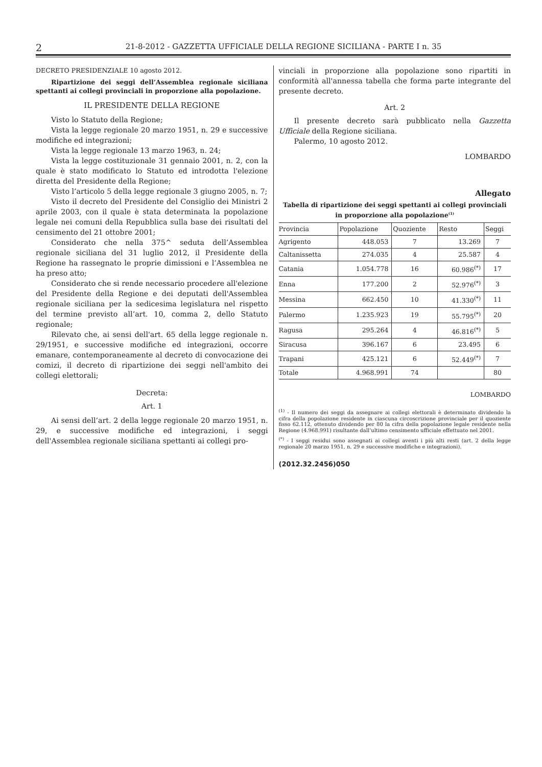2 21-8-2012 - GAZZETTA UFFICIALE DELLA REGIONE SICILIANA - PARTE I n. 35
DECRETO PRESIDENZIALE 10 agosto 2012.
Ripartizione dei seggi dell’Assemblea regionale siciliana spettanti ai collegi provinciali in proporzione alla popolazione.
IL PRESIDENTE DELLA REGIONE
Visto lo Statuto della Regione;
Vista la legge regionale 20 marzo 1951, n. 29 e successive modifiche ed integrazioni;
Vista la legge regionale 13 marzo 1963, n. 24;
Vista la legge costituzionale 31 gennaio 2001, n. 2, con la quale è stato modificato lo Statuto ed introdotta l'elezione diretta del Presidente della Regione;
Visto l’articolo 5 della legge regionale 3 giugno 2005, n. 7;
Visto il decreto del Presidente del Consiglio dei Ministri 2 aprile 2003, con il quale è stata determinata la popolazione legale nei comuni della Repubblica sulla base dei risultati del censimento del 21 ottobre 2001;
Considerato che nella 375^ seduta dell’Assemblea regionale siciliana del 31 luglio 2012, il Presidente della Regione ha rassegnato le proprie dimissioni e l’Assemblea ne ha preso atto;
Considerato che si rende necessario procedere all'elezione del Presidente della Regione e dei deputati dell'Assemblea regionale siciliana per la sedicesima legislatura nel rispetto del termine previsto all’art. 10, comma 2, dello Statuto regionale;
Rilevato che, ai sensi dell'art. 65 della legge regionale n. 29/1951, e successive modifiche ed integrazioni, occorre emanare, contemporaneamente al decreto di convocazione dei comizi, il decreto di ripartizione dei seggi nell'ambito dei collegi elettorali;
Decreta:
Art. 1
Ai sensi dell’art. 2 della legge regionale 20 marzo 1951, n. 29, e successive modifiche ed integrazioni, i seggi dell'Assemblea regionale siciliana spettanti ai collegi pro-
vinciali in proporzione alla popolazione sono ripartiti in conformità all'annessa tabella che forma parte integrante del presente decreto.
Art. 2
Il presente decreto sarà pubblicato nella Gazzetta Ufficiale della Regione siciliana.
Palermo, 10 agosto 2012.
LOMBARDO
Allegato
Tabella di ripartizione dei seggi spettanti ai collegi provinciali in proporzione alla popolazione<sup>(1)</sup>
| Provincia | Popolazione | Quoziente | Resto | Seggi |
| --- | --- | --- | --- | --- |
| Agrigento | 448.053 | 7 | 13.269 | 7 |
| Caltanissetta | 274.035 | 4 | 25.587 | 4 |
| Catania | 1.054.778 | 16 | 60.986<sup>(*)</sup> | 17 |
| Enna | 177.200 | 2 | 52.976<sup>(*)</sup> | 3 |
| Messina | 662.450 | 10 | 41.330<sup>(*)</sup> | 11 |
| Palermo | 1.235.923 | 19 | 55.795<sup>(*)</sup> | 20 |
| Ragusa | 295.264 | 4 | 46.816<sup>(*)</sup> | 5 |
| Siracusa | 396.167 | 6 | 23.495 | 6 |
| Trapani | 425.121 | 6 | 52.449<sup>(*)</sup> | 7 |
| Totale | 4.968.991 | 74 | | 80 |
LOMBARDO
<sup>(1)</sup> - Il numero dei seggi da assegnare ai collegi elettorali è determinato dividendo la cifra della popolazione residente in ciascuna circoscrizione provinciale per il quoziente fisso 62.112, ottenuto dividendo per 80 la cifra della popolazione legale residente nella Regione (4.968.991) risultante dall’ultimo censimento ufficiale effettuato nel 2001.
<sup>(*)</sup> - I seggi residui sono assegnati ai collegi aventi i più alti resti (art. 2 della legge regionale 20 marzo 1951, n. 29 e successive modifiche e integrazioni).
(2012.32.2456)050